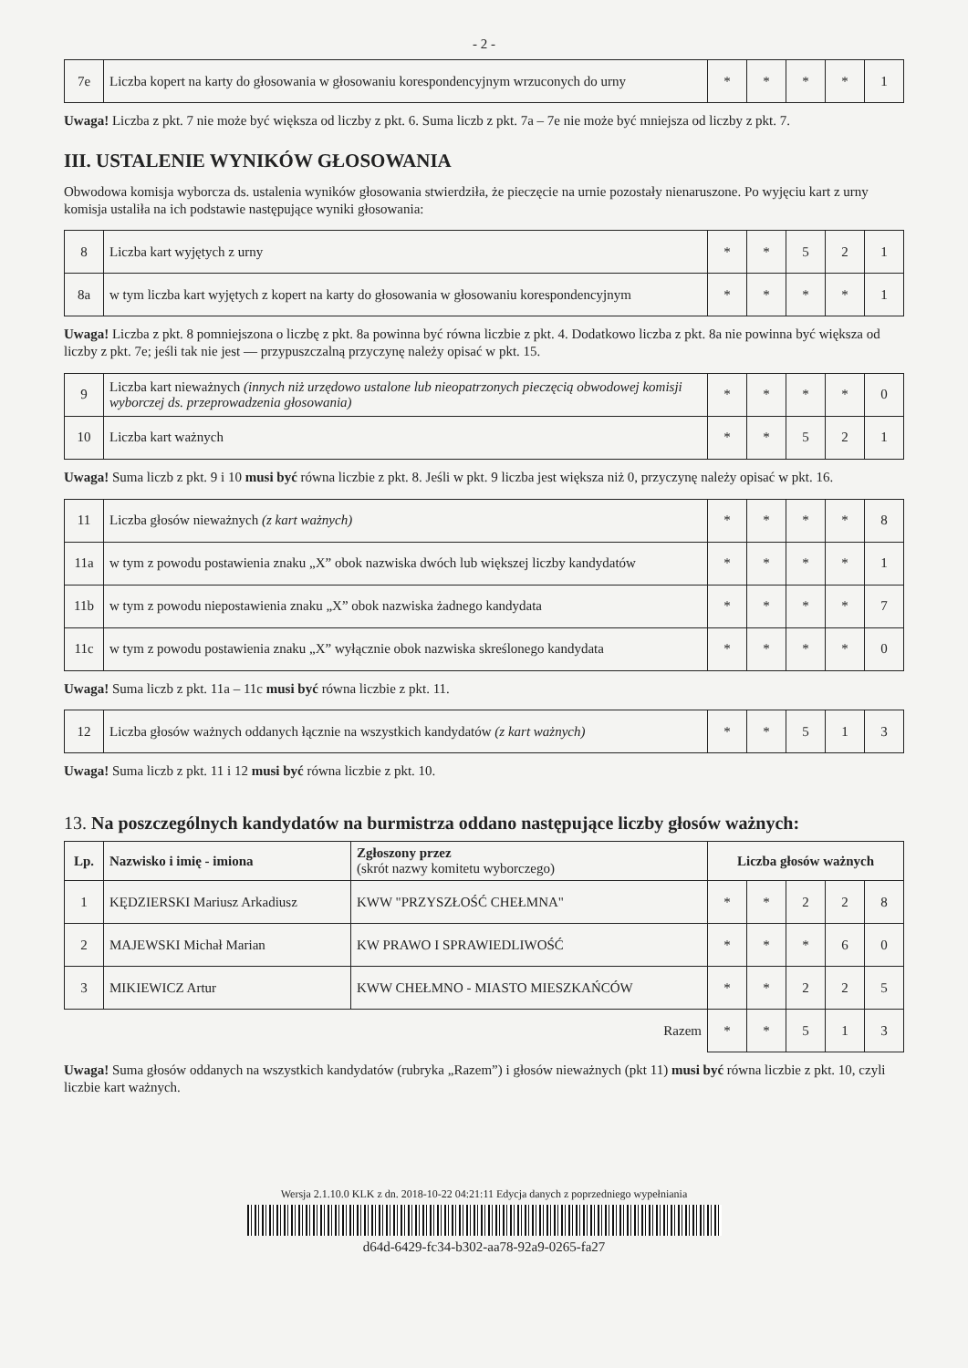- 2 -
| 7e | Liczba kopert na karty do głosowania w głosowaniu korespondencyjnym wrzuconych do urny | * | * | * | * | 1 |
Uwaga! Liczba z pkt. 7 nie może być większa od liczby z pkt. 6. Suma liczb z pkt. 7a – 7e nie może być mniejsza od liczby z pkt. 7.
III. USTALENIE WYNIKÓW GŁOSOWANIA
Obwodowa komisja wyborcza ds. ustalenia wyników głosowania stwierdziła, że pieczęcie na urnie pozostały nienaruszone. Po wyjęciu kart z urny komisja ustaliła na ich podstawie następujące wyniki głosowania:
| 8 | Liczba kart wyjętych z urny | * | * | 5 | 2 | 1 |
| 8a | w tym liczba kart wyjętych z kopert na karty do głosowania w głosowaniu korespondencyjnym | * | * | * | * | 1 |
Uwaga! Liczba z pkt. 8 pomniejszona o liczbę z pkt. 8a powinna być równa liczbie z pkt. 4. Dodatkowo liczba z pkt. 8a nie powinna być większa od liczby z pkt. 7e; jeśli tak nie jest — przypuszczalną przyczynę należy opisać w pkt. 15.
| 9 | Liczba kart nieważnych (innych niż urzędowo ustalone lub nieopatrzonych pieczęcią obwodowej komisji wyborczej ds. przeprowadzenia głosowania) | * | * | * | * | 0 |
| 10 | Liczba kart ważnych | * | * | 5 | 2 | 1 |
Uwaga! Suma liczb z pkt. 9 i 10 musi być równa liczbie z pkt. 8. Jeśli w pkt. 9 liczba jest większa niż 0, przyczynę należy opisać w pkt. 16.
| 11 | Liczba głosów nieważnych (z kart ważnych) | * | * | * | * | 8 |
| 11a | w tym z powodu postawienia znaku „X” obok nazwiska dwóch lub większej liczby kandydatów | * | * | * | * | 1 |
| 11b | w tym z powodu niepostawienia znaku „X” obok nazwiska żadnego kandydata | * | * | * | * | 7 |
| 11c | w tym z powodu postawienia znaku „X” wyłącznie obok nazwiska skreślonego kandydata | * | * | * | * | 0 |
Uwaga! Suma liczb z pkt. 11a – 11c musi być równa liczbie z pkt. 11.
| 12 | Liczba głosów ważnych oddanych łącznie na wszystkich kandydatów (z kart ważnych) | * | * | 5 | 1 | 3 |
Uwaga! Suma liczb z pkt. 11 i 12 musi być równa liczbie z pkt. 10.
13. Na poszczególnych kandydatów na burmistrza oddano następujące liczby głosów ważnych:
| Lp. | Nazwisko i imię - imiona | Zgłoszony przez (skrót nazwy komitetu wyborczego) | Liczba głosów ważnych | | | | |
| --- | --- | --- | --- | --- | --- | --- | --- |
| 1 | KĘDZIERSKI Mariusz Arkadiusz | KWW "PRZYSZŁOŚĆ CHEŁMNA" | * | * | 2 | 2 | 8 |
| 2 | MAJEWSKI Michał Marian | KW PRAWO I SPRAWIEDLIWOŚĆ | * | * | * | 6 | 0 |
| 3 | MIKIEWICZ Artur | KWW CHEŁMNO - MIASTO MIESZKAŃCÓW | * | * | 2 | 2 | 5 |
| Razem | | | * | * | 5 | 1 | 3 |
Uwaga! Suma głosów oddanych na wszystkich kandydatów (rubryka „Razem”) i głosów nieważnych (pkt 11) musi być równa liczbie z pkt. 10, czyli liczbie kart ważnych.
Wersja 2.1.10.0 KLK z dn. 2018-10-22 04:21:11 Edycja danych z poprzedniego wypełniania
d64d-6429-fc34-b302-aa78-92a9-0265-fa27